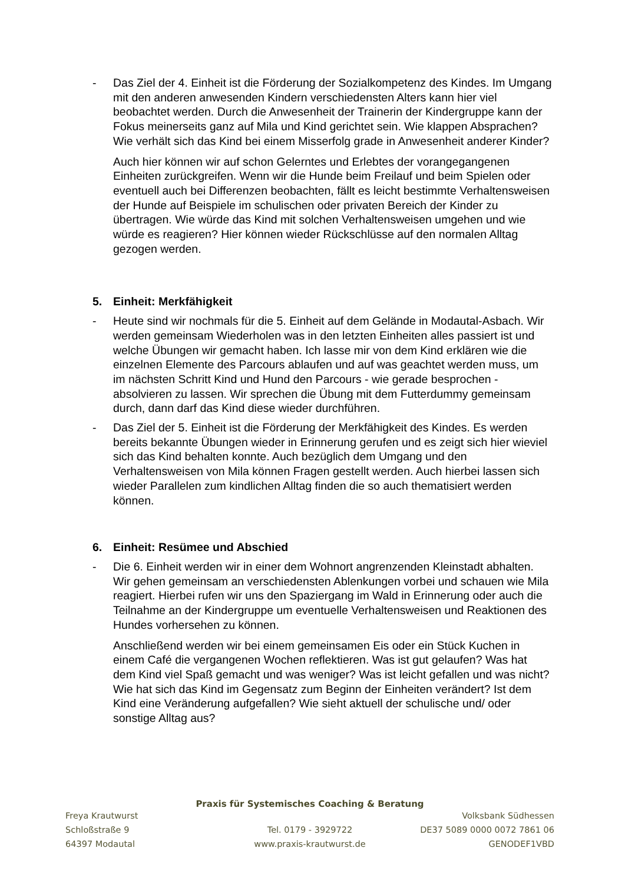- Das Ziel der 4. Einheit ist die Förderung der Sozialkompetenz des Kindes. Im Umgang mit den anderen anwesenden Kindern verschiedensten Alters kann hier viel beobachtet werden. Durch die Anwesenheit der Trainerin der Kindergruppe kann der Fokus meinerseits ganz auf Mila und Kind gerichtet sein. Wie klappen Absprachen? Wie verhält sich das Kind bei einem Misserfolg grade in Anwesenheit anderer Kinder?
Auch hier können wir auf schon Gelerntes und Erlebtes der vorangegangenen Einheiten zurückgreifen. Wenn wir die Hunde beim Freilauf und beim Spielen oder eventuell auch bei Differenzen beobachten, fällt es leicht bestimmte Verhaltensweisen der Hunde auf Beispiele im schulischen oder privaten Bereich der Kinder zu übertragen. Wie würde das Kind mit solchen Verhaltensweisen umgehen und wie würde es reagieren? Hier können wieder Rückschlüsse auf den normalen Alltag gezogen werden.
5. Einheit: Merkfähigkeit
- Heute sind wir nochmals für die 5. Einheit auf dem Gelände in Modautal-Asbach. Wir werden gemeinsam Wiederholen was in den letzten Einheiten alles passiert ist und welche Übungen wir gemacht haben. Ich lasse mir von dem Kind erklären wie die einzelnen Elemente des Parcours ablaufen und auf was geachtet werden muss, um im nächsten Schritt Kind und Hund den Parcours - wie gerade besprochen - absolvieren zu lassen. Wir sprechen die Übung mit dem Futterdummy gemeinsam durch, dann darf das Kind diese wieder durchführen.
- Das Ziel der 5. Einheit ist die Förderung der Merkfähigkeit des Kindes. Es werden bereits bekannte Übungen wieder in Erinnerung gerufen und es zeigt sich hier wieviel sich das Kind behalten konnte. Auch bezüglich dem Umgang und den Verhaltensweisen von Mila können Fragen gestellt werden. Auch hierbei lassen sich wieder Parallelen zum kindlichen Alltag finden die so auch thematisiert werden können.
6. Einheit: Resümee und Abschied
- Die 6. Einheit werden wir in einer dem Wohnort angrenzenden Kleinstadt abhalten. Wir gehen gemeinsam an verschiedensten Ablenkungen vorbei und schauen wie Mila reagiert. Hierbei rufen wir uns den Spaziergang im Wald in Erinnerung oder auch die Teilnahme an der Kindergruppe um eventuelle Verhaltensweisen und Reaktionen des Hundes vorhersehen zu können.
Anschließend werden wir bei einem gemeinsamen Eis oder ein Stück Kuchen in einem Café die vergangenen Wochen reflektieren. Was ist gut gelaufen? Was hat dem Kind viel Spaß gemacht und was weniger? Was ist leicht gefallen und was nicht? Wie hat sich das Kind im Gegensatz zum Beginn der Einheiten verändert? Ist dem Kind eine Veränderung aufgefallen? Wie sieht aktuell der schulische und/ oder sonstige Alltag aus?
Praxis für Systemisches Coaching & Beratung
Freya Krautwurst Volksbank Südhessen
Schloßstraße 9 Tel. 0179 - 3929722 DE37 5089 0000 0072 7861 06
64397 Modautal www.praxis-krautwurst.de GENODEF1VBD